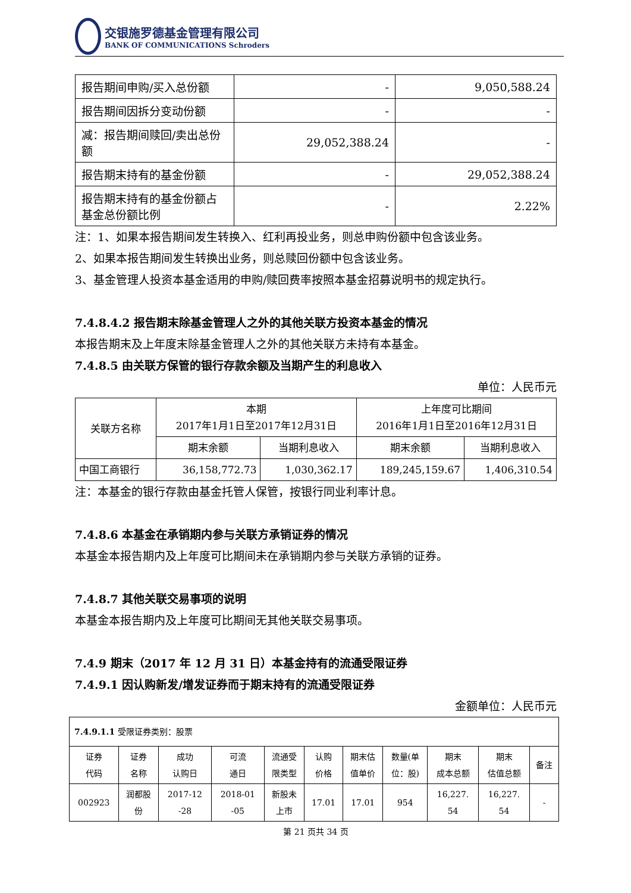交银施罗德基金管理有限公司
BANK OF COMMUNICATIONS Schroders
| 报告期间申购/买入总份额 | - | 9,050,588.24 |
| 报告期间因拆分变动份额 | - | - |
| 减：报告期间赎回/卖出总份额 | 29,052,388.24 | - |
| 报告期末持有的基金份额 | - | 29,052,388.24 |
| 报告期末持有的基金份额占基金总份额比例 | - | 2.22% |
注：1、如果本报告期间发生转换入、红利再投业务，则总申购份额中包含该业务。
2、如果本报告期间发生转换出业务，则总赎回份额中包含该业务。
3、基金管理人投资本基金适用的申购/赎回费率按照本基金招募说明书的规定执行。
7.4.8.4.2 报告期末除基金管理人之外的其他关联方投资本基金的情况
本报告期末及上年度末除基金管理人之外的其他关联方未持有本基金。
7.4.8.5 由关联方保管的银行存款余额及当期产生的利息收入
单位：人民币元
| 关联方名称 | 本期 2017年1月1日至2017年12月31日 | | 上年度可比期间 2016年1月1日至2016年12月31日 | |
| --- | --- | --- | --- | --- |
| | 期末余额 | 当期利息收入 | 期末余额 | 当期利息收入 |
| 中国工商银行 | 36,158,772.73 | 1,030,362.17 | 189,245,159.67 | 1,406,310.54 |
注：本基金的银行存款由基金托管人保管，按银行同业利率计息。
7.4.8.6 本基金在承销期内参与关联方承销证券的情况
本基金本报告期内及上年度可比期间未在承销期内参与关联方承销的证券。
7.4.8.7 其他关联交易事项的说明
本基金本报告期内及上年度可比期间无其他关联交易事项。
7.4.9 期末（2017 年 12 月 31 日）本基金持有的流通受限证券
7.4.9.1 因认购新发/增发证券而于期末持有的流通受限证券
金额单位：人民币元
| 7.4.9.1.1 受限证券类别：股票 | | | | | | | | | | |
| 证券 代码 | 证券 名称 | 成功 认购日 | 可流 通日 | 流通受 限类型 | 认购 价格 | 期末估 值单价 | 数量(单 位：股) | 期末 成本总额 | 期末 估值总额 | 备注 |
| 002923 | 润都股 份 | 2017-12 -28 | 2018-01 -05 | 新股未 上市 | 17.01 | 17.01 | 954 | 16,227. 54 | 16,227. 54 | - |
第 21 页共 34 页